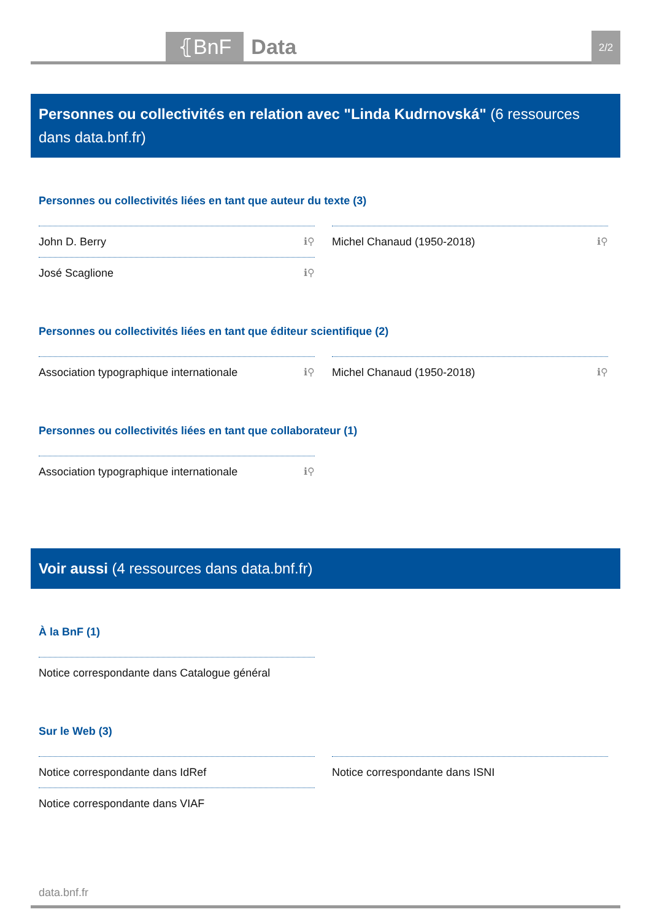⦃BnF Data
2/2
Personnes ou collectivités en relation avec "Linda Kudrnovská" (6 ressources dans data.bnf.fr)
Personnes ou collectivités liées en tant que auteur du texte (3)
John D. Berry ℹ⚲
José Scaglione ℹ⚲
Michel Chanaud (1950-2018) ℹ⚲
Personnes ou collectivités liées en tant que éditeur scientifique (2)
Association typographique internationale ℹ⚲
Michel Chanaud (1950-2018) ℹ⚲
Personnes ou collectivités liées en tant que collaborateur (1)
Association typographique internationale ℹ⚲
Voir aussi (4 ressources dans data.bnf.fr)
À la BnF (1)
Notice correspondante dans Catalogue général
Sur le Web (3)
Notice correspondante dans IdRef
Notice correspondante dans VIAF
Notice correspondante dans ISNI
data.bnf.fr